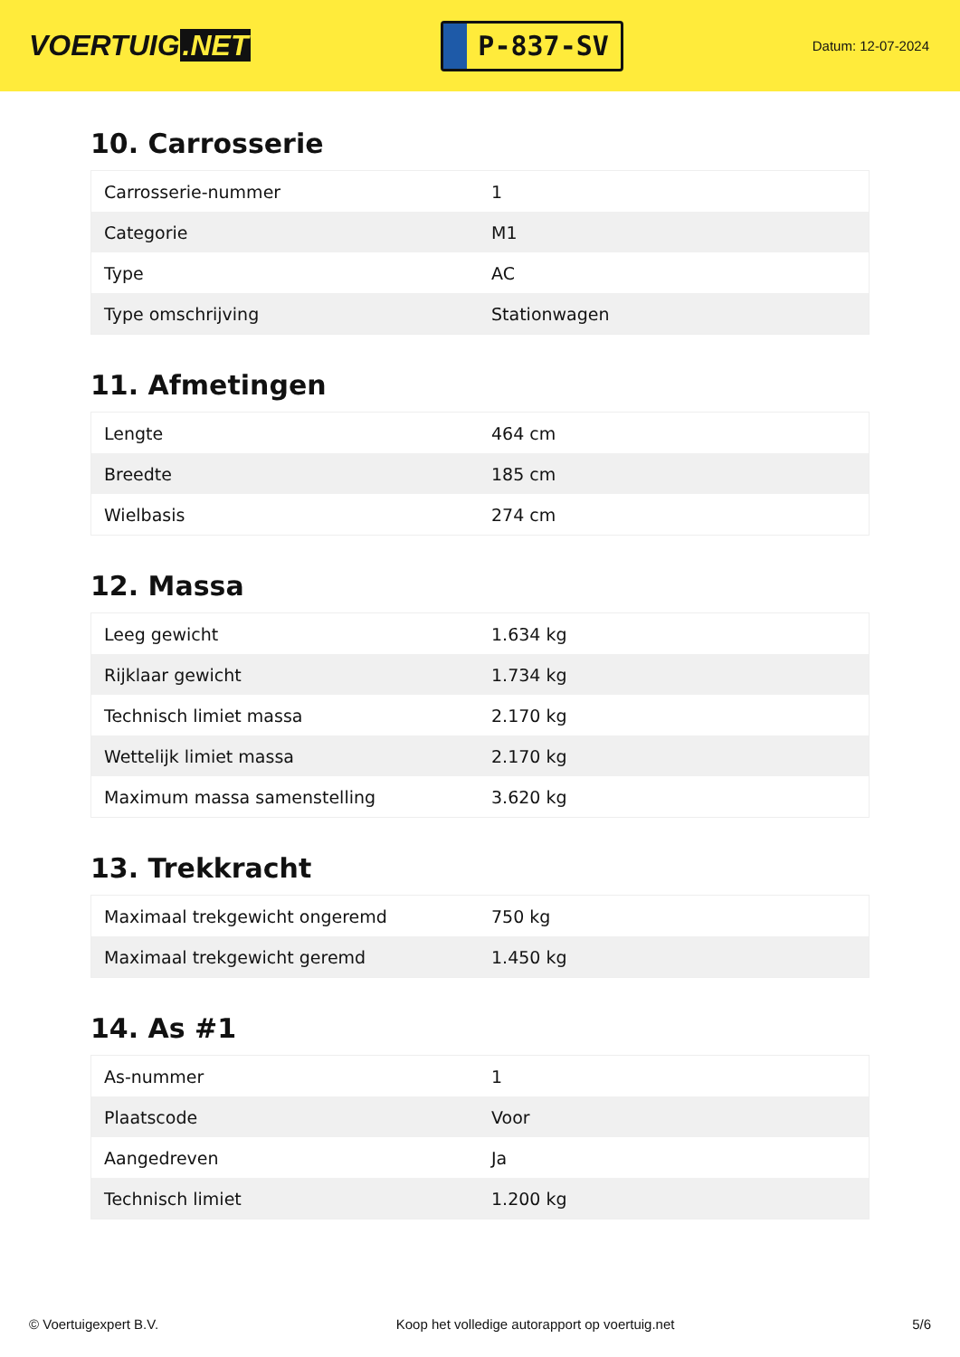VOERTUIG.NET
P-837-SV
Datum: 12-07-2024
10. Carrosserie
| Carrosserie-nummer | 1 |
| Categorie | M1 |
| Type | AC |
| Type omschrijving | Stationwagen |
11. Afmetingen
| Lengte | 464 cm |
| Breedte | 185 cm |
| Wielbasis | 274 cm |
12. Massa
| Leeg gewicht | 1.634 kg |
| Rijklaar gewicht | 1.734 kg |
| Technisch limiet massa | 2.170 kg |
| Wettelijk limiet massa | 2.170 kg |
| Maximum massa samenstelling | 3.620 kg |
13. Trekkracht
| Maximaal trekgewicht ongeremd | 750 kg |
| Maximaal trekgewicht geremd | 1.450 kg |
14. As #1
| As-nummer | 1 |
| Plaatscode | Voor |
| Aangedreven | Ja |
| Technisch limiet | 1.200 kg |
© Voertuigexpert B.V. Koop het volledige autorapport op voertuig.net 5/6